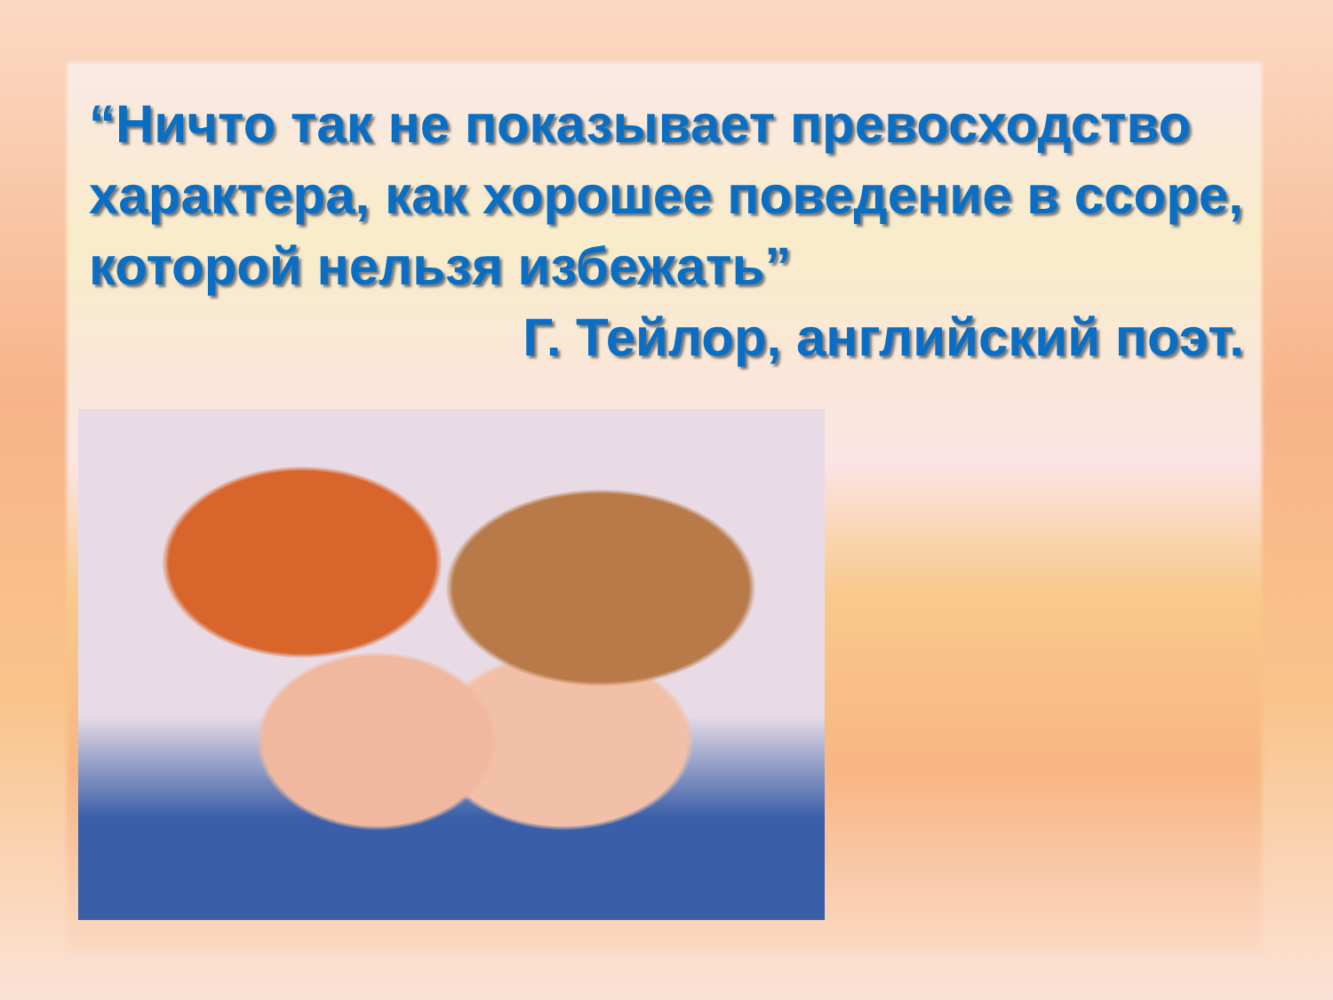“Ничто так не показывает превосходство характера, как хорошее поведение в ссоре, которой нельзя избежать”
Г. Тейлор, английский поэт.